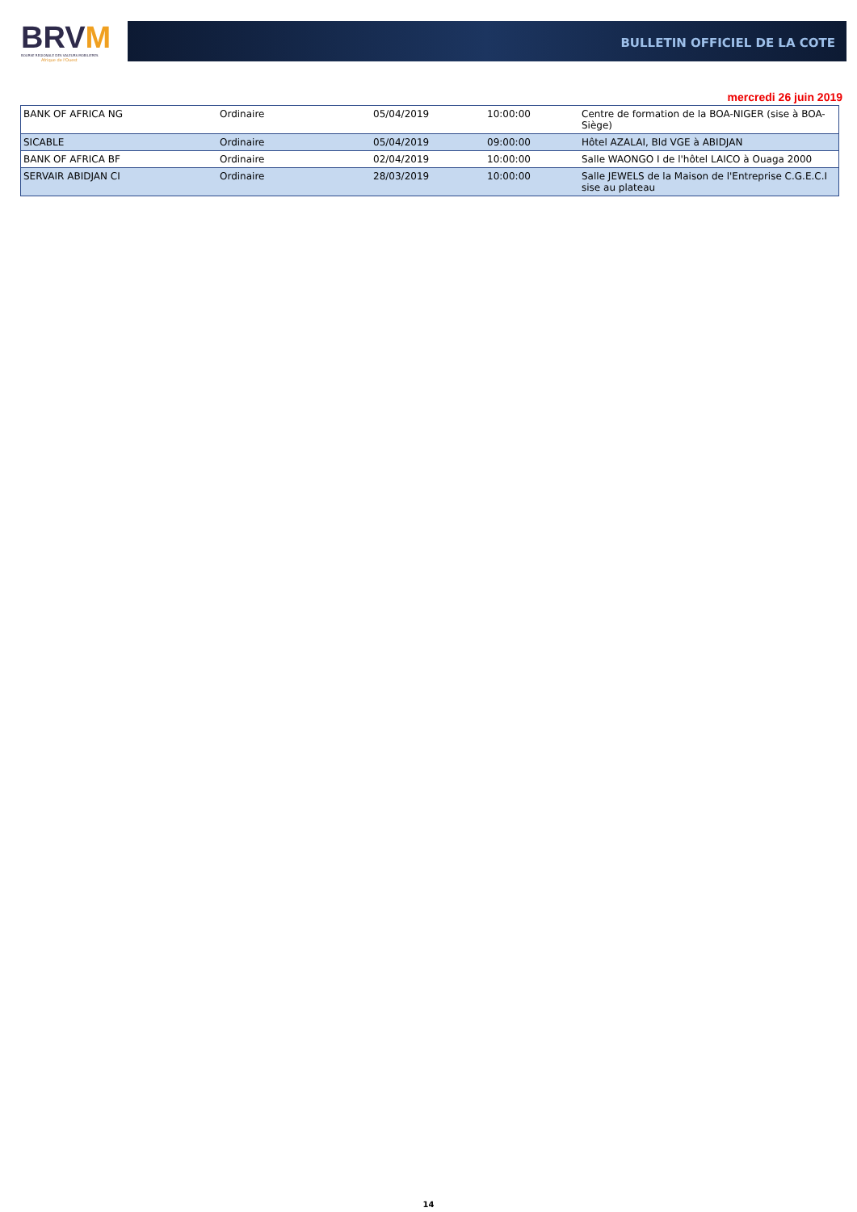BRVM
BOURSE REGIONALE DES VALEURS MOBILIERES
Afrique de l'Ouest
BULLETIN OFFICIEL DE LA COTE
mercredi 26 juin 2019
| BANK OF AFRICA NG | Ordinaire | 05/04/2019 | 10:00:00 | Centre de formation de la BOA-NIGER (sise à BOA-Siège) |
| SICABLE | Ordinaire | 05/04/2019 | 09:00:00 | Hôtel AZALAI, Bld VGE à ABIDJAN |
| BANK OF AFRICA BF | Ordinaire | 02/04/2019 | 10:00:00 | Salle WAONGO I de l'hôtel LAICO à Ouaga 2000 |
| SERVAIR ABIDJAN CI | Ordinaire | 28/03/2019 | 10:00:00 | Salle JEWELS de la Maison de l'Entreprise C.G.E.C.I sise au plateau |
14